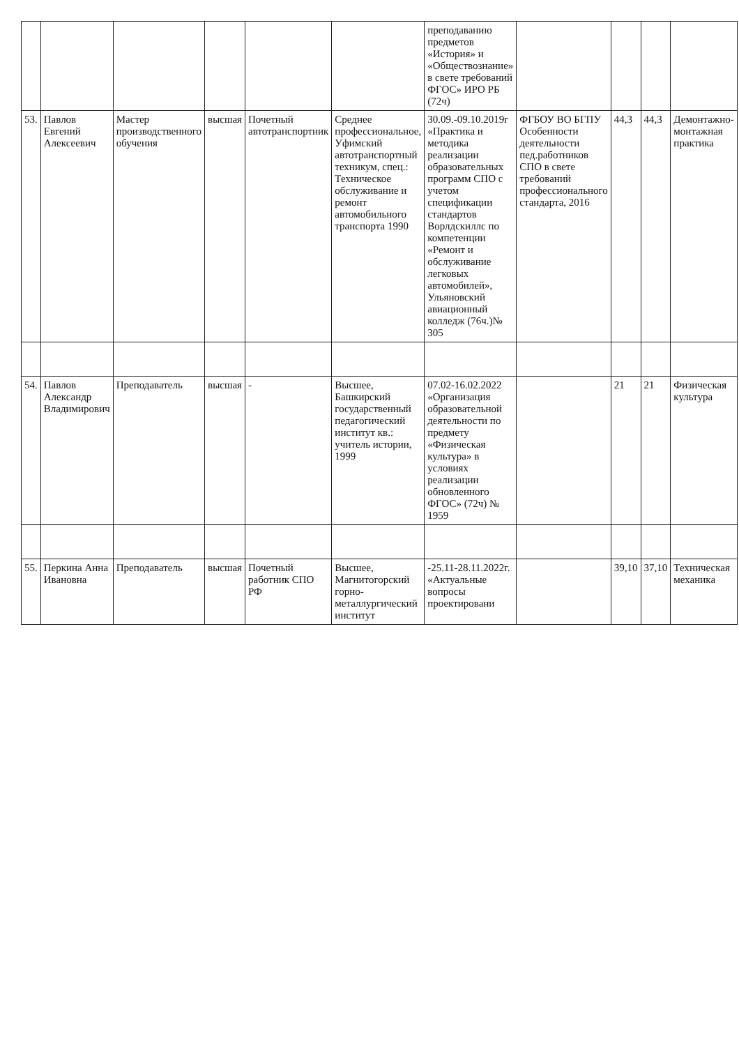| | | | | | | преподаванию предметов «История» и «Обществознание» в свете требований ФГОС» ИРО РБ (72ч) | | | | |
| 53. | Павлов Евгений Алексеевич | Мастер производственного обучения | высшая | Почетный автотранспортник | Среднее профессиональное, Уфимский автотранспортный техникум, спец.: Техническое обслуживание и ремонт автомобильного транспорта 1990 | 30.09.-09.10.2019г «Практика и методика реализации образовательных программ СПО с учетом спецификации стандартов Ворлдскиллс по компетенции «Ремонт и обслуживание легковых автомобилей», Ульяновский авиационный колледж (76ч.)№ 305 | ФГБОУ ВО БГПУ Особенности деятельности пед.работников СПО в свете требований профессионального стандарта, 2016 | 44,3 | 44,3 | Демонтажно-монтажная практика |
| 54. | Павлов Александр Владимирович | Преподаватель | высшая | - | Высшее, Башкирский государственный педагогический институт кв.: учитель истории, 1999 | 07.02-16.02.2022 «Организация образовательной деятельности по предмету «Физическая культура» в условиях реализации обновленного ФГОС» (72ч) № 1959 | | 21 | 21 | Физическая культура |
| 55. | Перкина Анна Ивановна | Преподаватель | высшая | Почетный работник СПО РФ | Высшее, Магнитогорский горно-металлургический институт | -25.11-28.11.2022г. «Актуальные вопросы проектировани | | 39,10 | 37,10 | Техническая механика |